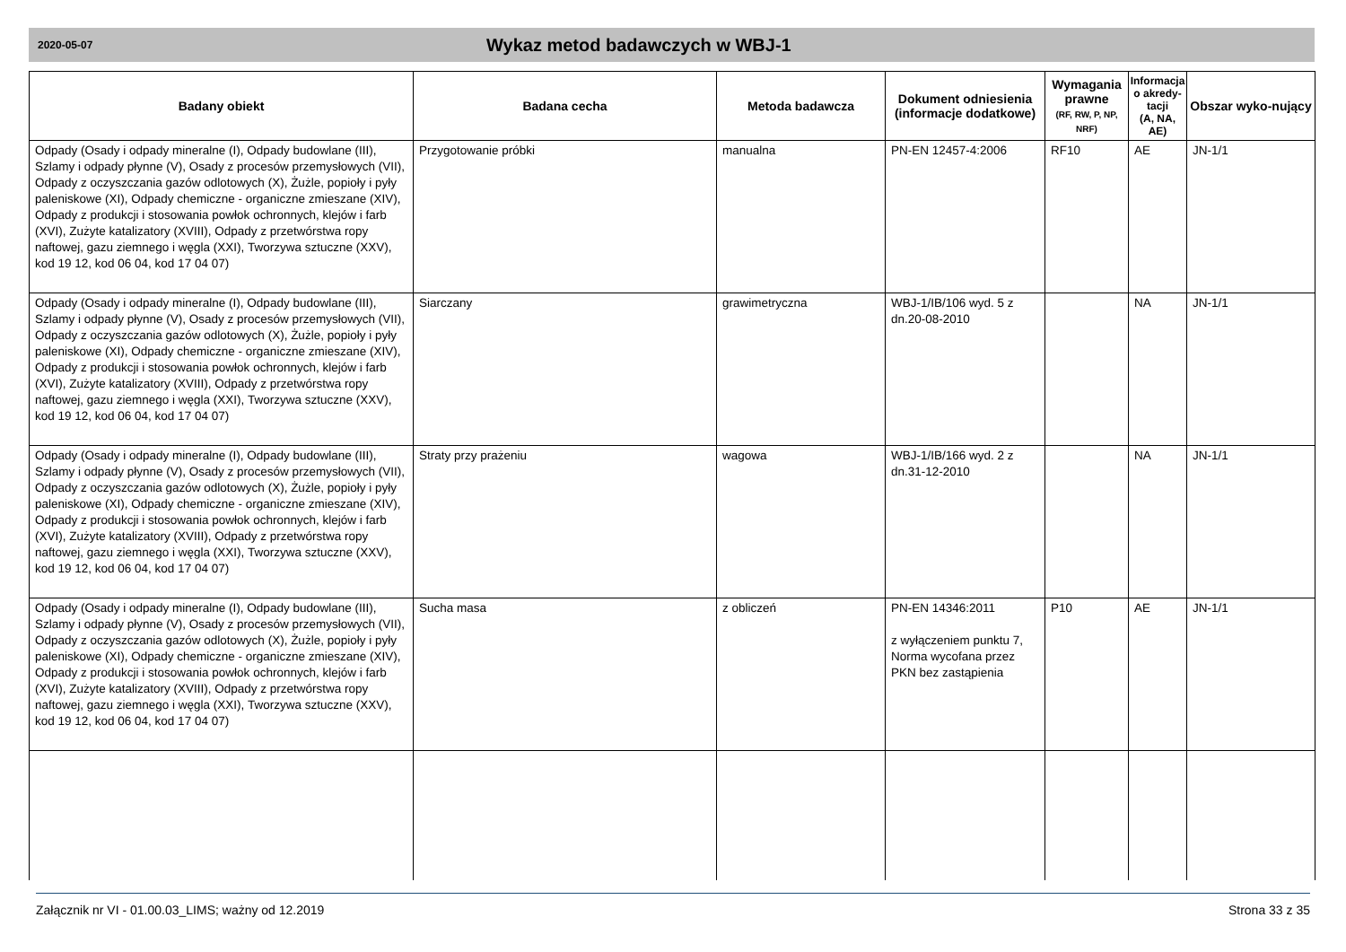2020-05-07 Wykaz metod badawczych w WBJ-1
| Badany obiekt | Badana cecha | Metoda badawcza | Dokument odniesienia (informacje dodatkowe) | Wymagania prawne (RF, RW, P, NP, NRF) | Informacja o akredy-tacji (A, NA, AE) | Obszar wyko-nujący |
| --- | --- | --- | --- | --- | --- | --- |
| Odpady (Osady i odpady mineralne (I), Odpady budowlane (III), Szlamy i odpady płynne (V), Osady z procesów przemysłowych (VII), Odpady z oczyszczania gazów odlotowych (X), Żużle, popioły i pyły paleniskowe (XI), Odpady chemiczne - organiczne zmieszane (XIV), Odpady z produkcji i stosowania powłok ochronnych, klejów i farb (XVI), Zużyte katalizatory (XVIII), Odpady z przetwórstwa ropy naftowej, gazu ziemnego i węgla (XXI), Tworzywa sztuczne (XXV), kod 19 12, kod 06 04, kod 17 04 07) | Przygotowanie próbki | manualna | PN-EN 12457-4:2006 | RF10 | AE | JN-1/1 |
| Odpady (Osady i odpady mineralne (I), Odpady budowlane (III), Szlamy i odpady płynne (V), Osady z procesów przemysłowych (VII), Odpady z oczyszczania gazów odlotowych (X), Żużle, popioły i pyły paleniskowe (XI), Odpady chemiczne - organiczne zmieszane (XIV), Odpady z produkcji i stosowania powłok ochronnych, klejów i farb (XVI), Zużyte katalizatory (XVIII), Odpady z przetwórstwa ropy naftowej, gazu ziemnego i węgla (XXI), Tworzywa sztuczne (XXV), kod 19 12, kod 06 04, kod 17 04 07) | Siarczany | grawimetryczna | WBJ-1/IB/106 wyd. 5 z dn.20-08-2010 | | NA | JN-1/1 |
| Odpady (Osady i odpady mineralne (I), Odpady budowlane (III), Szlamy i odpady płynne (V), Osady z procesów przemysłowych (VII), Odpady z oczyszczania gazów odlotowych (X), Żużle, popioły i pyły paleniskowe (XI), Odpady chemiczne - organiczne zmieszane (XIV), Odpady z produkcji i stosowania powłok ochronnych, klejów i farb (XVI), Zużyte katalizatory (XVIII), Odpady z przetwórstwa ropy naftowej, gazu ziemnego i węgla (XXI), Tworzywa sztuczne (XXV), kod 19 12, kod 06 04, kod 17 04 07) | Straty przy prażeniu | wagowa | WBJ-1/IB/166 wyd. 2 z dn.31-12-2010 | | NA | JN-1/1 |
| Odpady (Osady i odpady mineralne (I), Odpady budowlane (III), Szlamy i odpady płynne (V), Osady z procesów przemysłowych (VII), Odpady z oczyszczania gazów odlotowych (X), Żużle, popioły i pyły paleniskowe (XI), Odpady chemiczne - organiczne zmieszane (XIV), Odpady z produkcji i stosowania powłok ochronnych, klejów i farb (XVI), Zużyte katalizatory (XVIII), Odpady z przetwórstwa ropy naftowej, gazu ziemnego i węgla (XXI), Tworzywa sztuczne (XXV), kod 19 12, kod 06 04, kod 17 04 07) | Sucha masa | z obliczeń | PN-EN 14346:2011 z wyłączeniem punktu 7, Norma wycofana przez PKN bez zastąpienia | P10 | AE | JN-1/1 |
Załącznik nr VI - 01.00.03_LIMS; ważny od 12.2019 Strona 33 z 35